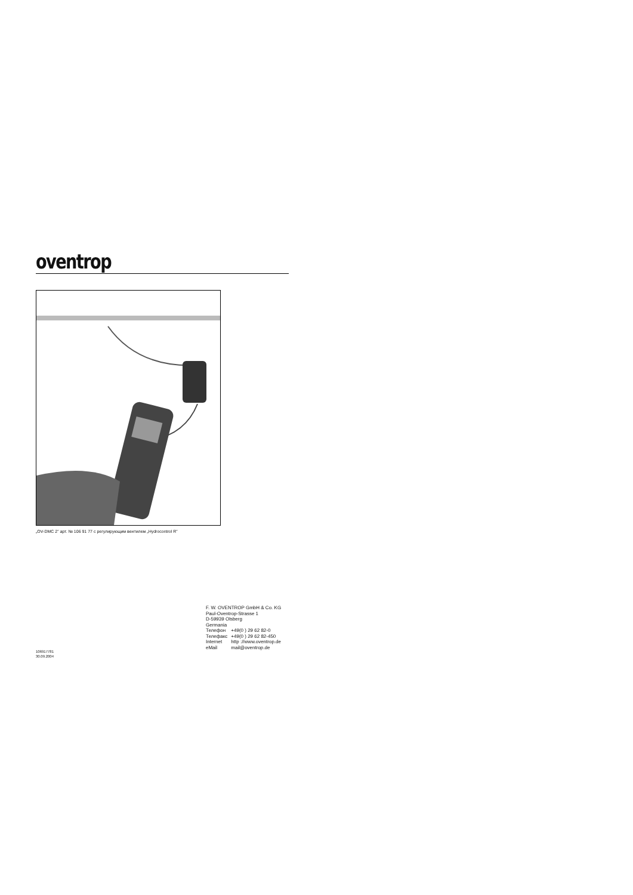oventrop
„OV-DMC 2” арт. № 106 91 77 с регулирующим вентилем „Hydrocontrol R”
F. W. OVENTROP GmbH & Co. KG
Paul-Oventrop-Strasse 1
D-59939 Olsberg
Germania
| Телефон | +49(0 ) 29 62 82-0 |
| Телефакс | +49(0 ) 29 62 82-450 |
| Internet | http ://www.oventrop.de |
| eMail | mail@oventrop.de |
106917781
30.09.2004